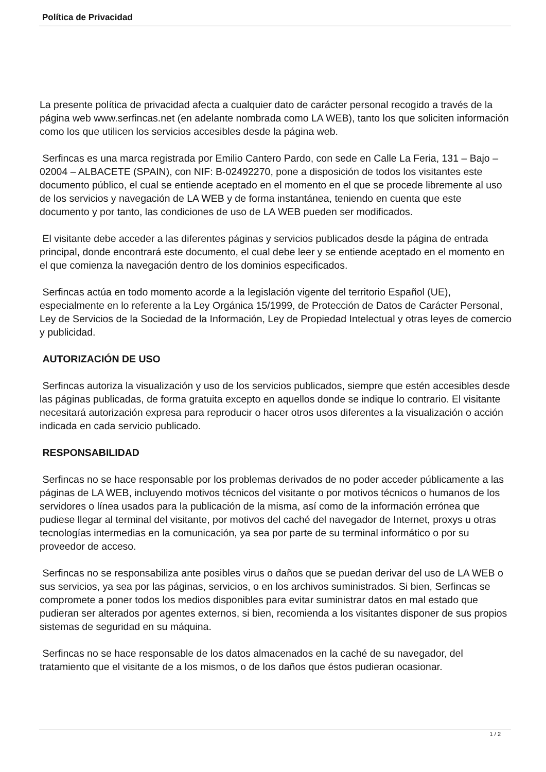Política de Privacidad
La presente política de privacidad afecta a cualquier dato de carácter personal recogido a través de la página web www.serfincas.net (en adelante nombrada como LA WEB), tanto los que soliciten información como los que utilicen los servicios accesibles desde la página web.
Serfincas es una marca registrada por Emilio Cantero Pardo, con sede en Calle La Feria, 131 – Bajo – 02004 – ALBACETE (SPAIN), con NIF: B-02492270, pone a disposición de todos los visitantes este documento público, el cual se entiende aceptado en el momento en el que se procede libremente al uso de los servicios y navegación de LA WEB y de forma instantánea, teniendo en cuenta que este documento y por tanto, las condiciones de uso de LA WEB pueden ser modificados.
El visitante debe acceder a las diferentes páginas y servicios publicados desde la página de entrada principal, donde encontrará este documento, el cual debe leer y se entiende aceptado en el momento en el que comienza la navegación dentro de los dominios especificados.
Serfincas actúa en todo momento acorde a la legislación vigente del territorio Español (UE), especialmente en lo referente a la Ley Orgánica 15/1999, de Protección de Datos de Carácter Personal, Ley de Servicios de la Sociedad de la Información, Ley de Propiedad Intelectual y otras leyes de comercio y publicidad.
AUTORIZACIÓN DE USO
Serfincas autoriza la visualización y uso de los servicios publicados, siempre que estén accesibles desde las páginas publicadas, de forma gratuita excepto en aquellos donde se indique lo contrario. El visitante necesitará autorización expresa para reproducir o hacer otros usos diferentes a la visualización o acción indicada en cada servicio publicado.
RESPONSABILIDAD
Serfincas no se hace responsable por los problemas derivados de no poder acceder públicamente a las páginas de LA WEB, incluyendo motivos técnicos del visitante o por motivos técnicos o humanos de los servidores o línea usados para la publicación de la misma, así como de la información errónea que pudiese llegar al terminal del visitante, por motivos del caché del navegador de Internet, proxys u otras tecnologías intermedias en la comunicación, ya sea por parte de su terminal informático o por su proveedor de acceso.
Serfincas no se responsabiliza ante posibles virus o daños que se puedan derivar del uso de LA WEB o sus servicios, ya sea por las páginas, servicios, o en los archivos suministrados. Si bien, Serfincas se compromete a poner todos los medios disponibles para evitar suministrar datos en mal estado que pudieran ser alterados por agentes externos, si bien, recomienda a los visitantes disponer de sus propios sistemas de seguridad en su máquina.
Serfincas no se hace responsable de los datos almacenados en la caché de su navegador, del tratamiento que el visitante de a los mismos, o de los daños que éstos pudieran ocasionar.
1 / 2